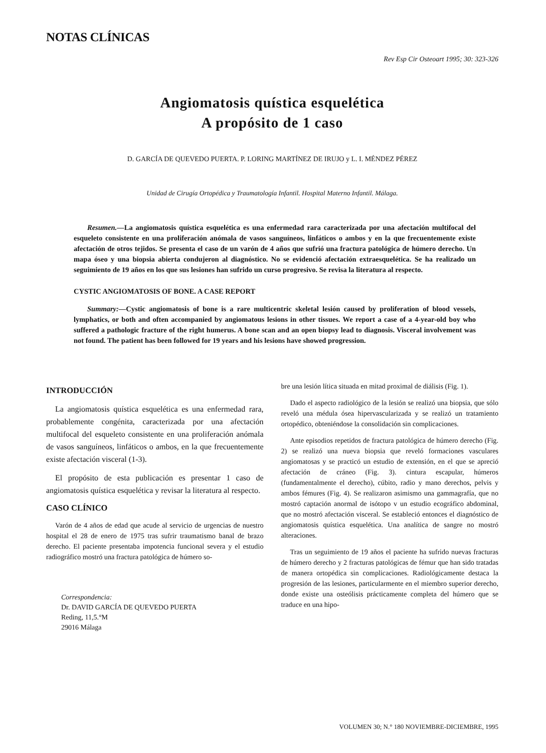NOTAS CLÍNICAS
Rev Esp Cir Osteoart 1995; 30: 323-326
Angiomatosis quística esquelética
A propósito de 1 caso
D. GARCÍA DE QUEVEDO PUERTA. P. LORING MARTÍNEZ DE IRUJO y L. I. MÉNDEZ PÉREZ
Unidad de Cirugía Ortopédica y Traumatología Infantil. Hospital Materno Infantil. Málaga.
Resumen.—La angiomatosis quística esquelética es una enfermedad rara caracterizada por una afectación multifocal del esqueleto consistente en una proliferación anómala de vasos sanguíneos, linfáticos o ambos y en la que frecuentemente existe afectación de otros tejidos. Se presenta el caso de un varón de 4 años que sufrió una fractura patológica de húmero derecho. Un mapa óseo y una biopsia abierta condujeron al diagnóstico. No se evidenció afectación extraesquelética. Se ha realizado un seguimiento de 19 años en los que sus lesiones han sufrido un curso progresivo. Se revisa la literatura al respecto.
CYSTIC ANGIOMATOSIS OF BONE. A CASE REPORT
Summary:—Cystic angiomatosis of bone is a rare multicentric skeletal lesión caused by proliferation of blood vessels, lymphatics, or both and often accompanied by angiomatous lesions in other tissues. We report a case of a 4-year-old boy who suffered a pathologic fracture of the right humerus. A bone scan and an open biopsy lead to diagnosis. Visceral involvement was not found. The patient has been followed for 19 years and his lesions have showed progression.
INTRODUCCIÓN
La angiomatosis quística esquelética es una enfermedad rara, probablemente congénita, caracterizada por una afectación multifocal del esqueleto consistente en una proliferación anómala de vasos sanguíneos, linfáticos o ambos, en la que frecuentemente existe afectación visceral (1-3).
El propósito de esta publicación es presentar 1 caso de angiomatosis quística esquelética y revisar la literatura al respecto.
CASO CLÍNICO
Varón de 4 años de edad que acude al servicio de urgencias de nuestro hospital el 28 de enero de 1975 tras sufrir traumatismo banal de brazo derecho. El paciente presentaba impotencia funcional severa y el estudio radiográfico mostró una fractura patológica de húmero so-
Correspondencia:
Dr. DAVID GARCÍA DE QUEVEDO PUERTA
Reding, 11,5.°M
29016 Málaga
bre una lesión lítica situada en mitad proximal de diálisis (Fig. 1).
Dado el aspecto radiológico de la lesión se realizó una biopsia, que sólo reveló una médula ósea hipervascularizada y se realizó un tratamiento ortopédico, obteniéndose la consolidación sin complicaciones.
Ante episodios repetidos de fractura patológica de húmero derecho (Fig. 2) se realizó una nueva biopsia que reveló formaciones vasculares angiomatosas y se practicó un estudio de extensión, en el que se apreció afectación de cráneo (Fig. 3). cintura escapular, húmeros (fundamentalmente el derecho), cúbito, radio y mano derechos, pelvis y ambos fémures (Fig. 4). Se realizaron asimismo una gammagrafía, que no mostró captación anormal de isótopo v un estudio ecográfico abdominal, que no mostró afectación visceral. Se estableció entonces el diagnóstico de angiomatosis quística esquelética. Una analítica de sangre no mostró alteraciones.
Tras un seguimiento de 19 años el paciente ha sufrido nuevas fracturas de húmero derecho y 2 fracturas patológicas de fémur que han sido tratadas de manera ortopédica sin complicaciones. Radiológicamente destaca la progresión de las lesiones, particularmente en el miembro superior derecho, donde existe una osteólisis prácticamente completa del húmero que se traduce en una hipo-
VOLUMEN 30; N.° 180 NOVIEMBRE-DICIEMBRE, 1995